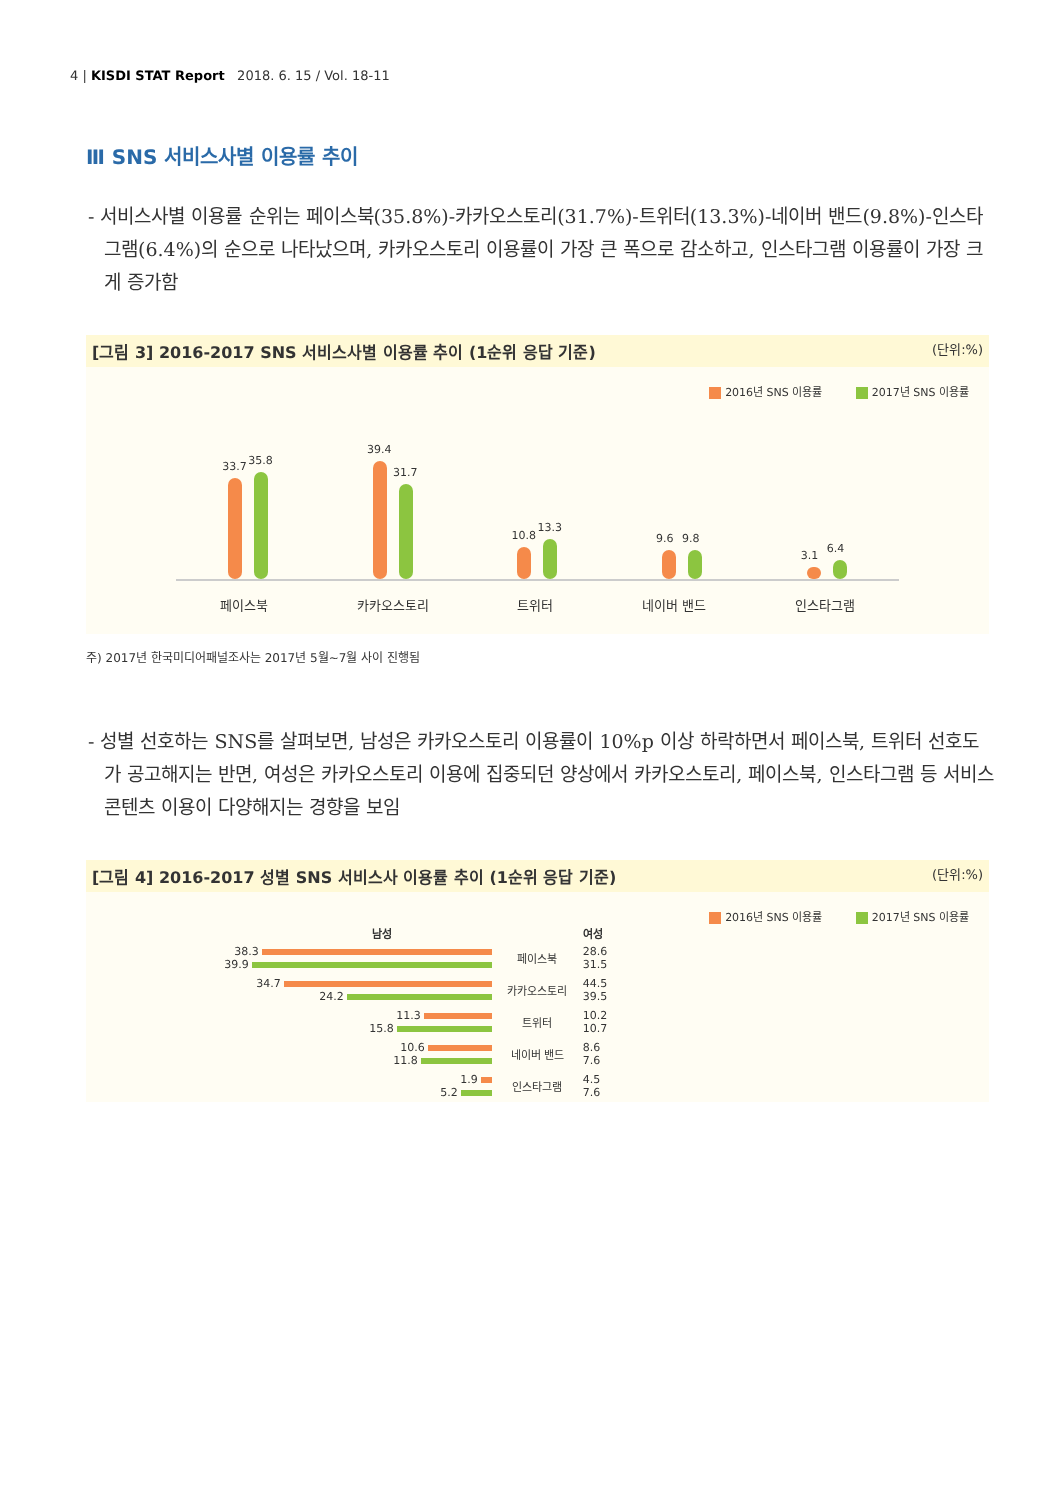4 | KISDI STAT Report 2018. 6. 15 / Vol. 18-11
Ⅲ SNS 서비스사별 이용률 추이
- 서비스사별 이용률 순위는 페이스북(35.8%)-카카오스토리(31.7%)-트위터(13.3%)-네이버 밴드(9.8%)-인스타그램(6.4%)의 순으로 나타났으며, 카카오스토리 이용률이 가장 큰 폭으로 감소하고, 인스타그램 이용률이 가장 크게 증가함
[그림 3] 2016-2017 SNS 서비스사별 이용률 추이 (1순위 응답 기준) (단위:%)
2016년 SNS 이용률 2017년 SNS 이용률
33.7
35.8
39.4
31.7
10.8
13.3
9.6
9.8
3.1
6.4
페이스북 카카오스토리 트위터 네이버 밴드 인스타그램
주) 2017년 한국미디어패널조사는 2017년 5월~7월 사이 진행됨
- 성별 선호하는 SNS를 살펴보면, 남성은 카카오스토리 이용률이 10%p 이상 하락하면서 페이스북, 트위터 선호도가 공고해지는 반면, 여성은 카카오스토리 이용에 집중되던 양상에서 카카오스토리, 페이스북, 인스타그램 등 서비스 콘텐츠 이용이 다양해지는 경향을 보임
[그림 4] 2016-2017 성별 SNS 서비스사 이용률 추이 (1순위 응답 기준) (단위:%)
2016년 SNS 이용률 2017년 SNS 이용률
| 남성 | | 여성 |
| --- | --- | --- |
| 38.3 39.9 | 페이스북 | 28.6 31.5 |
| 34.7 24.2 | 카카오스토리 | 44.5 39.5 |
| 11.3 15.8 | 트위터 | 10.2 10.7 |
| 10.6 11.8 | 네이버 밴드 | 8.6 7.6 |
| 1.9 5.2 | 인스타그램 | 4.5 7.6 |